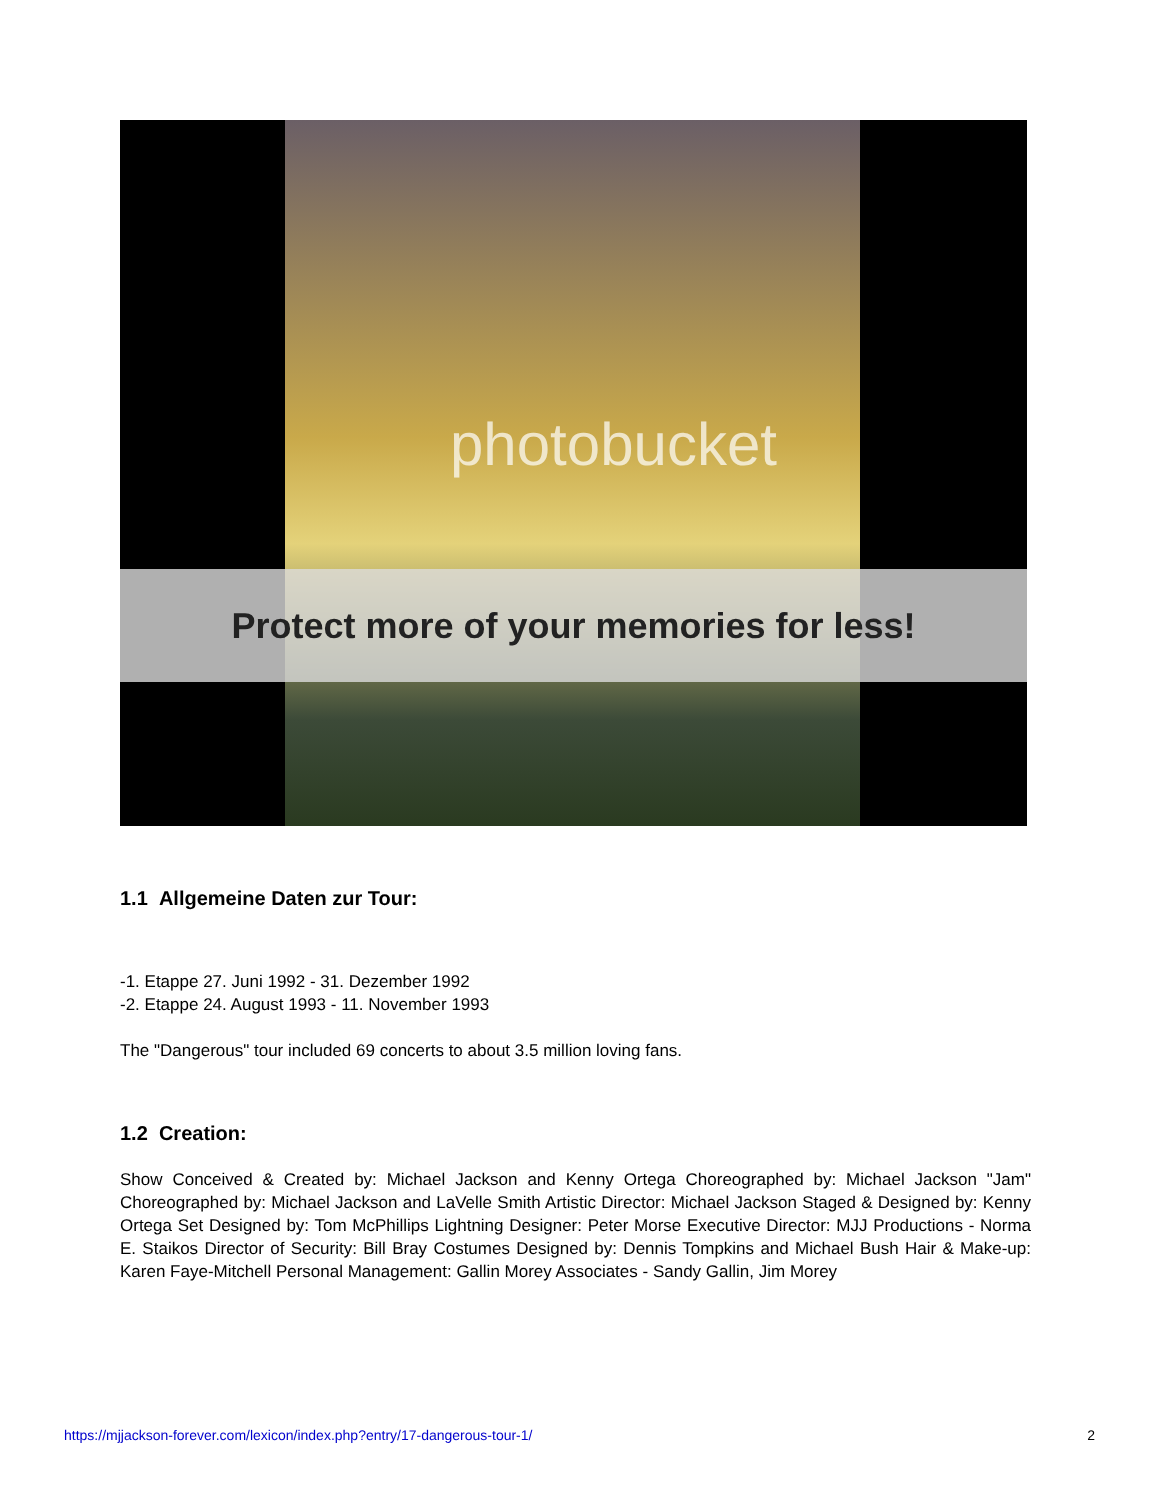photobucket
Protect more of your memories for less!
1.1 Allgemeine Daten zur Tour:
-1. Etappe 27. Juni 1992 - 31. Dezember 1992
-2. Etappe 24. August 1993 - 11. November 1993
The "Dangerous" tour included 69 concerts to about 3.5 million loving fans.
1.2 Creation:
Show Conceived & Created by: Michael Jackson and Kenny Ortega Choreographed by: Michael Jackson "Jam" Choreographed by: Michael Jackson and LaVelle Smith Artistic Director: Michael Jackson Staged & Designed by: Kenny Ortega Set Designed by: Tom McPhillips Lightning Designer: Peter Morse Executive Director: MJJ Productions - Norma E. Staikos Director of Security: Bill Bray Costumes Designed by: Dennis Tompkins and Michael Bush Hair & Make-up: Karen Faye-Mitchell Personal Management: Gallin Morey Associates - Sandy Gallin, Jim Morey
https://mjjackson-forever.com/lexicon/index.php?entry/17-dangerous-tour-1/ 2